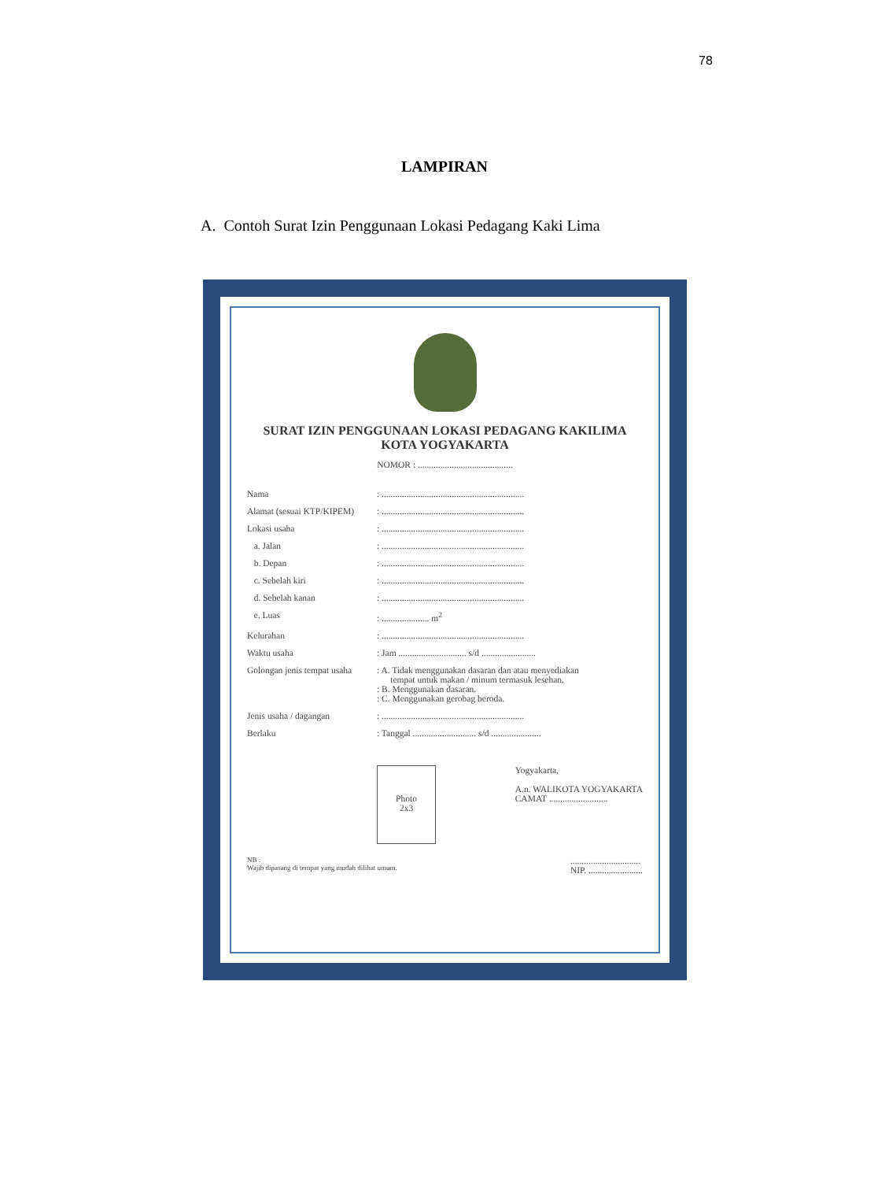78
LAMPIRAN
A. Contoh Surat Izin Penggunaan Lokasi Pedagang Kaki Lima
SURAT IZIN PENGGUNAAN LOKASI PEDAGANG KAKILIMA
KOTA YOGYAKARTA
NOMOR : ..........................................
| Nama | : ............................................................... |
| Alamat (sesuai KTP/KIPEM) | : ............................................................... |
| Lokasi usaha | : ............................................................... |
| a. Jalan | : ............................................................... |
| b. Depan | : ............................................................... |
| c. Sebelah kiri | : ............................................................... |
| d. Sebelah kanan | : ............................................................... |
| e. Luas | : ..................... m<sup>2</sup> |
| Kelurahan | : ............................................................... |
| Waktu usaha | : Jam .............................. s/d ........................ |
| Golongan jenis tempat usaha | : A. Tidak menggunakan dasaran dan atau menyediakan tempat untuk makan / minum termasuk lesehan. : B. Menggunakan dasaran. : C. Menggunakan gerobag beroda. |
| Jenis usaha / dagangan | : ............................................................... |
| Berlaku | : Tanggal ............................ s/d ...................... |
Photo
2x3
Yogyakarta,
A.n. WALIKOTA YOGYAKARTA
CAMAT ..........................
NB :
Wajib dipasang di tempat yang mudah dilihat umum.
...............................
NIP. ........................